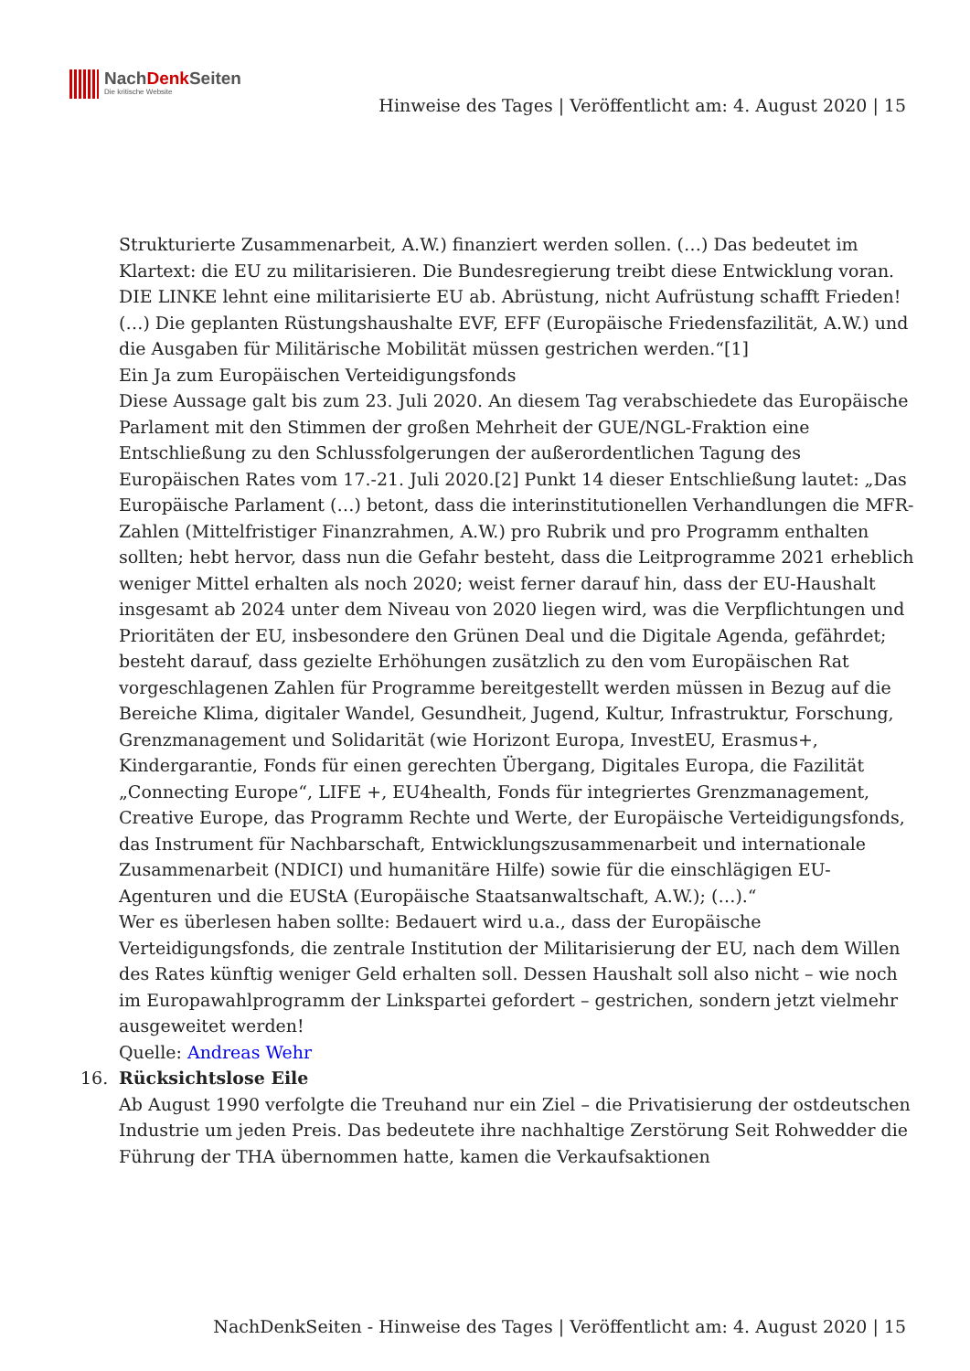NachDenk Seiten
Die kritische Website
Hinweise des Tages | Veröffentlicht am: 4. August 2020 | 15
Strukturierte Zusammenarbeit, A.W.) finanziert werden sollen. (…) Das bedeutet im Klartext: die EU zu militarisieren. Die Bundesregierung treibt diese Entwicklung voran. DIE LINKE lehnt eine militarisierte EU ab. Abrüstung, nicht Aufrüstung schafft Frieden! (…) Die geplanten Rüstungshaushalte EVF, EFF (Europäische Friedensfazilität, A.W.) und die Ausgaben für Militärische Mobilität müssen gestrichen werden.“[1]
Ein Ja zum Europäischen Verteidigungsfonds
Diese Aussage galt bis zum 23. Juli 2020. An diesem Tag verabschiedete das Europäische Parlament mit den Stimmen der großen Mehrheit der GUE/NGL-Fraktion eine Entschließung zu den Schlussfolgerungen der außerordentlichen Tagung des Europäischen Rates vom 17.-21. Juli 2020.[2] Punkt 14 dieser Entschließung lautet: „Das Europäische Parlament (…) betont, dass die interinstitutionellen Verhandlungen die MFR-Zahlen (Mittelfristiger Finanzrahmen, A.W.) pro Rubrik und pro Programm enthalten sollten; hebt hervor, dass nun die Gefahr besteht, dass die Leitprogramme 2021 erheblich weniger Mittel erhalten als noch 2020; weist ferner darauf hin, dass der EU-Haushalt insgesamt ab 2024 unter dem Niveau von 2020 liegen wird, was die Verpflichtungen und Prioritäten der EU, insbesondere den Grünen Deal und die Digitale Agenda, gefährdet; besteht darauf, dass gezielte Erhöhungen zusätzlich zu den vom Europäischen Rat vorgeschlagenen Zahlen für Programme bereitgestellt werden müssen in Bezug auf die Bereiche Klima, digitaler Wandel, Gesundheit, Jugend, Kultur, Infrastruktur, Forschung, Grenzmanagement und Solidarität (wie Horizont Europa, InvestEU, Erasmus+, Kindergarantie, Fonds für einen gerechten Übergang, Digitales Europa, die Fazilität „Connecting Europe“, LIFE +, EU4health, Fonds für integriertes Grenzmanagement, Creative Europe, das Programm Rechte und Werte, der Europäische Verteidigungsfonds, das Instrument für Nachbarschaft, Entwicklungszusammenarbeit und internationale Zusammenarbeit (NDICI) und humanitäre Hilfe) sowie für die einschlägigen EU-Agenturen und die EUStA (Europäische Staatsanwaltschaft, A.W.); (…).“
Wer es überlesen haben sollte: Bedauert wird u.a., dass der Europäische Verteidigungsfonds, die zentrale Institution der Militarisierung der EU, nach dem Willen des Rates künftig weniger Geld erhalten soll. Dessen Haushalt soll also nicht – wie noch im Europawahlprogramm der Linkspartei gefordert – gestrichen, sondern jetzt vielmehr ausgeweitet werden!
Quelle: Andreas Wehr
16. Rücksichtslose Eile
Ab August 1990 verfolgte die Treuhand nur ein Ziel – die Privatisierung der ostdeutschen Industrie um jeden Preis. Das bedeutete ihre nachhaltige Zerstörung Seit Rohwedder die Führung der THA übernommen hatte, kamen die Verkaufsaktionen
NachDenkSeiten - Hinweise des Tages | Veröffentlicht am: 4. August 2020 | 15